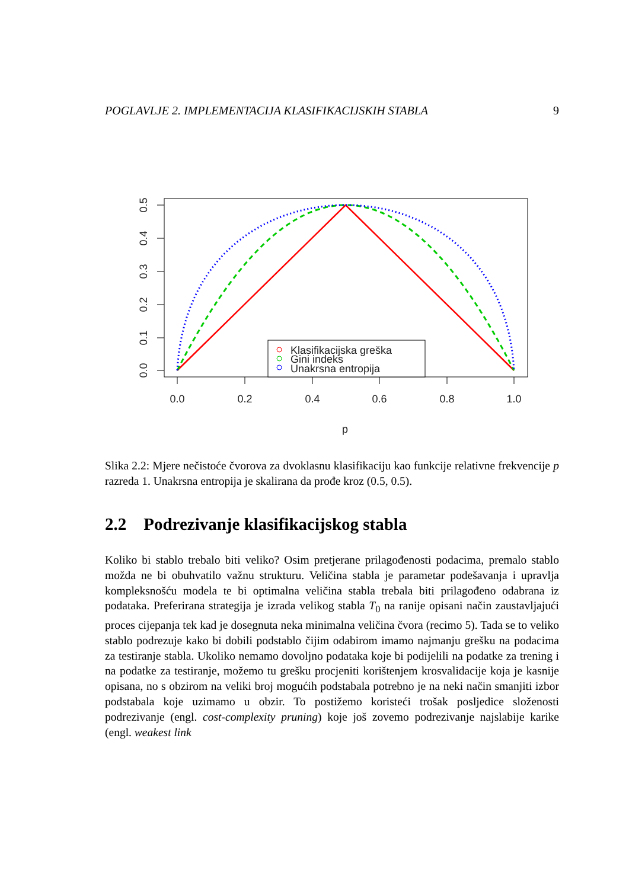POGLAVLJE 2. IMPLEMENTACIJA KLASIFIKACIJSKIH STABLA 9
0.5
0.4
0.3
0.2
0.1
0.0
0.0
0.2
0.4
0.6
0.8
1.0
p
Klasifikacijska greška
Gini indeks
Unakrsna entropija
Slika 2.2: Mjere nečistoće čvorova za dvoklasnu klasifikaciju kao funkcije relativne frekvencije p razreda 1. Unakrsna entropija je skalirana da prođe kroz (0.5, 0.5).
2.2 Podrezivanje klasifikacijskog stabla
Koliko bi stablo trebalo biti veliko? Osim pretjerane prilagođenosti podacima, premalo stablo možda ne bi obuhvatilo važnu strukturu. Veličina stabla je parametar podešavanja i upravlja kompleksnošću modela te bi optimalna veličina stabla trebala biti prilagođeno odabrana iz podataka. Preferirana strategija je izrada velikog stabla T<sub>0</sub> na ranije opisani način zaustavljajući proces cijepanja tek kad je dosegnuta neka minimalna veličina čvora (recimo 5). Tada se to veliko stablo podrezuje kako bi dobili podstablo čijim odabirom imamo najmanju grešku na podacima za testiranje stabla. Ukoliko nemamo dovoljno podataka koje bi podijelili na podatke za trening i na podatke za testiranje, možemo tu grešku procjeniti korištenjem krosvalidacije koja je kasnije opisana, no s obzirom na veliki broj mogućih podstabala potrebno je na neki način smanjiti izbor podstabala koje uzimamo u obzir. To postižemo koristeći trošak posljedice složenosti podrezivanje (engl. cost-complexity pruning) koje još zovemo podrezivanje najslabije karike (engl. weakest link